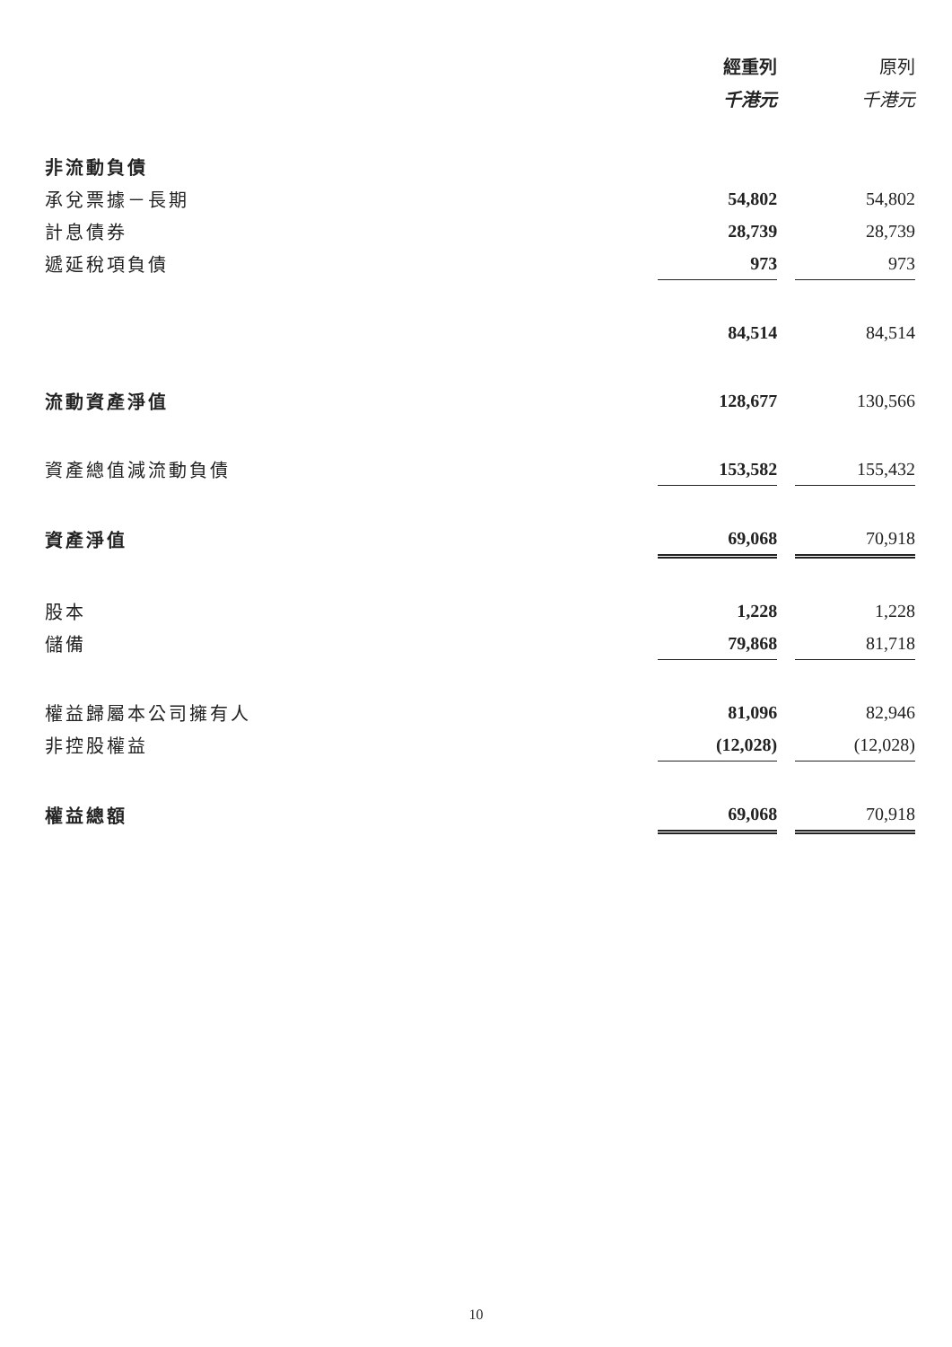| | 經重列 | | 原列 |
| --- | --- | --- | --- |
| | 千港元 | | 千港元 |
| 非流動負債 | | | |
| 承兌票據－長期 | 54,802 | | 54,802 |
| 計息債券 | 28,739 | | 28,739 |
| 遞延稅項負債 | 973 | | 973 |
| | 84,514 | | 84,514 |
| 流動資產淨值 | 128,677 | | 130,566 |
| 資產總值減流動負債 | 153,582 | | 155,432 |
| 資產淨值 | 69,068 | | 70,918 |
| 股本 | 1,228 | | 1,228 |
| 儲備 | 79,868 | | 81,718 |
| 權益歸屬本公司擁有人 | 81,096 | | 82,946 |
| 非控股權益 | (12,028) | | (12,028) |
| 權益總額 | 69,068 | | 70,918 |
10